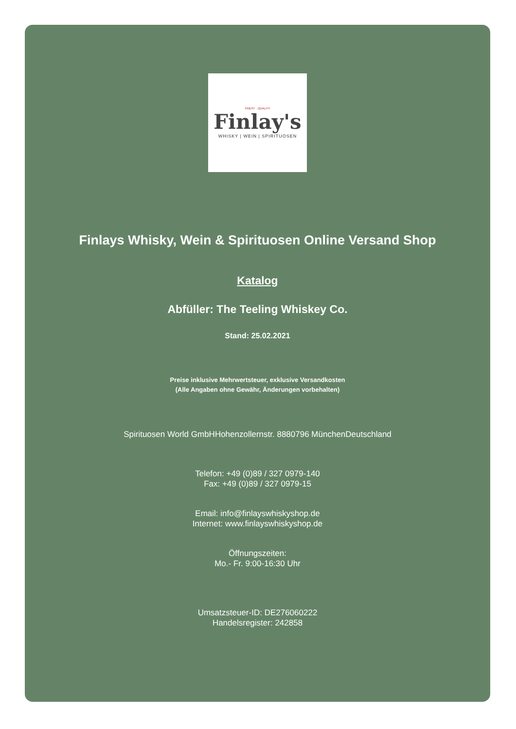FINEST · QUALITY
Finlay's
WHISKY | WEIN | SPIRITUOSEN
Finlays Whisky, Wein & Spirituosen Online Versand Shop
Katalog
Abfüller: The Teeling Whiskey Co.
Stand: 25.02.2021
Preise inklusive Mehrwertsteuer, exklusive Versandkosten
(Alle Angaben ohne Gewähr, Änderungen vorbehalten)
Spirituosen World GmbHHohenzollernstr. 8880796 MünchenDeutschland
Telefon: +49 (0)89 / 327 0979-140
Fax: +49 (0)89 / 327 0979-15
Email: info@finlayswhiskyshop.de
Internet: www.finlayswhiskyshop.de
Öffnungszeiten:
Mo.- Fr. 9:00-16:30 Uhr
Umsatzsteuer-ID: DE276060222
Handelsregister: 242858